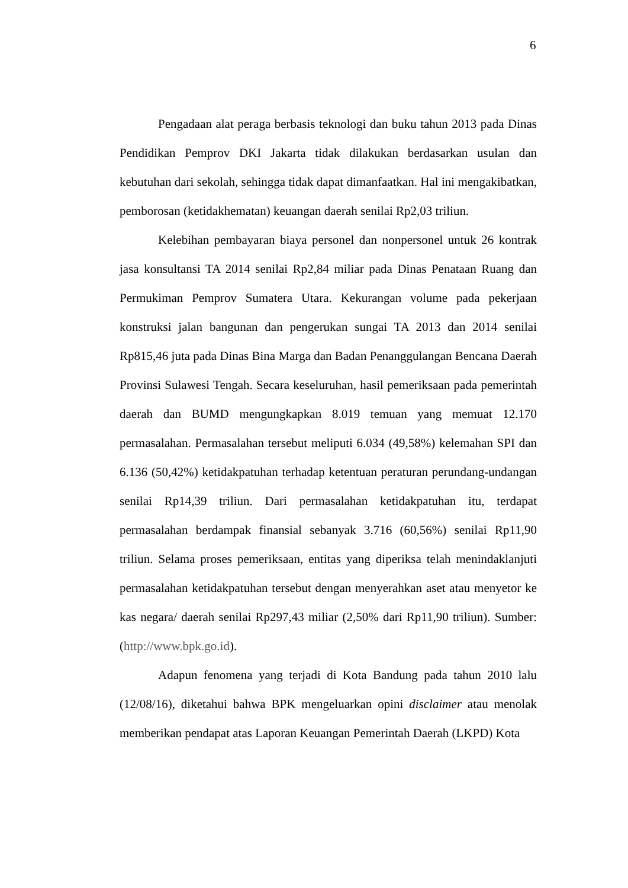6
Pengadaan alat peraga berbasis teknologi dan buku tahun 2013 pada Dinas Pendidikan Pemprov DKI Jakarta tidak dilakukan berdasarkan usulan dan kebutuhan dari sekolah, sehingga tidak dapat dimanfaatkan. Hal ini mengakibatkan, pemborosan (ketidakhematan) keuangan daerah senilai Rp2,03 triliun.
Kelebihan pembayaran biaya personel dan nonpersonel untuk 26 kontrak jasa konsultansi TA 2014 senilai Rp2,84 miliar pada Dinas Penataan Ruang dan Permukiman Pemprov Sumatera Utara. Kekurangan volume pada pekerjaan konstruksi jalan bangunan dan pengerukan sungai TA 2013 dan 2014 senilai Rp815,46 juta pada Dinas Bina Marga dan Badan Penanggulangan Bencana Daerah Provinsi Sulawesi Tengah. Secara keseluruhan, hasil pemeriksaan pada pemerintah daerah dan BUMD mengungkapkan 8.019 temuan yang memuat 12.170 permasalahan. Permasalahan tersebut meliputi 6.034 (49,58%) kelemahan SPI dan 6.136 (50,42%) ketidakpatuhan terhadap ketentuan peraturan perundang-undangan senilai Rp14,39 triliun. Dari permasalahan ketidakpatuhan itu, terdapat permasalahan berdampak finansial sebanyak 3.716 (60,56%) senilai Rp11,90 triliun. Selama proses pemeriksaan, entitas yang diperiksa telah menindaklanjuti permasalahan ketidakpatuhan tersebut dengan menyerahkan aset atau menyetor ke kas negara/ daerah senilai Rp297,43 miliar (2,50% dari Rp11,90 triliun). Sumber: (http://www.bpk.go.id).
Adapun fenomena yang terjadi di Kota Bandung pada tahun 2010 lalu (12/08/16), diketahui bahwa BPK mengeluarkan opini disclaimer atau menolak memberikan pendapat atas Laporan Keuangan Pemerintah Daerah (LKPD) Kota